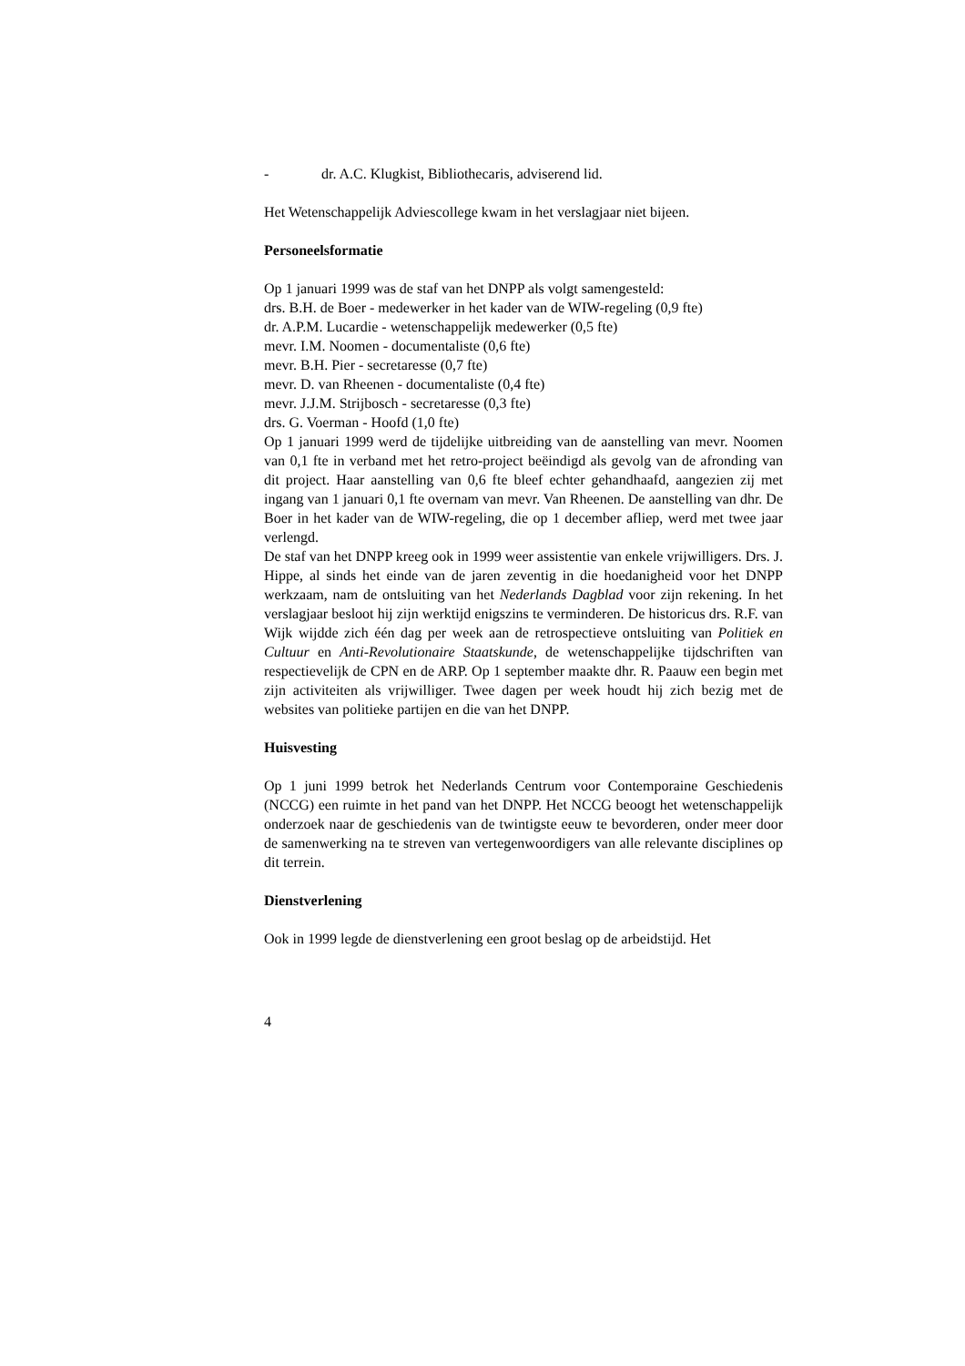- dr. A.C. Klugkist, Bibliothecaris, adviserend lid.
Het Wetenschappelijk Adviescollege kwam in het verslagjaar niet bijeen.
Personeelsformatie
Op 1 januari 1999 was de staf van het DNPP als volgt samengesteld:
drs. B.H. de Boer - medewerker in het kader van de WIW-regeling (0,9 fte)
dr. A.P.M. Lucardie - wetenschappelijk medewerker (0,5 fte)
mevr. I.M. Noomen - documentaliste (0,6 fte)
mevr. B.H. Pier - secretaresse (0,7 fte)
mevr. D. van Rheenen - documentaliste (0,4 fte)
mevr. J.J.M. Strijbosch - secretaresse (0,3 fte)
drs. G. Voerman - Hoofd (1,0 fte)
Op 1 januari 1999 werd de tijdelijke uitbreiding van de aanstelling van mevr. Noomen van 0,1 fte in verband met het retro-project beëindigd als gevolg van de afronding van dit project. Haar aanstelling van 0,6 fte bleef echter gehandhaafd, aangezien zij met ingang van 1 januari 0,1 fte overnam van mevr. Van Rheenen. De aanstelling van dhr. De Boer in het kader van de WIW-regeling, die op 1 december afliep, werd met twee jaar verlengd.
De staf van het DNPP kreeg ook in 1999 weer assistentie van enkele vrijwilligers. Drs. J. Hippe, al sinds het einde van de jaren zeventig in die hoedanigheid voor het DNPP werkzaam, nam de ontsluiting van het Nederlands Dagblad voor zijn rekening. In het verslagjaar besloot hij zijn werktijd enigszins te verminderen. De historicus drs. R.F. van Wijk wijdde zich één dag per week aan de retrospectieve ontsluiting van Politiek en Cultuur en Anti-Revolutionaire Staatskunde, de wetenschappelijke tijdschriften van respectievelijk de CPN en de ARP. Op 1 september maakte dhr. R. Paauw een begin met zijn activiteiten als vrijwilliger. Twee dagen per week houdt hij zich bezig met de websites van politieke partijen en die van het DNPP.
Huisvesting
Op 1 juni 1999 betrok het Nederlands Centrum voor Contemporaine Geschiedenis (NCCG) een ruimte in het pand van het DNPP. Het NCCG beoogt het wetenschappelijk onderzoek naar de geschiedenis van de twintigste eeuw te bevorderen, onder meer door de samenwerking na te streven van vertegenwoordigers van alle relevante disciplines op dit terrein.
Dienstverlening
Ook in 1999 legde de dienstverlening een groot beslag op de arbeidstijd. Het
4